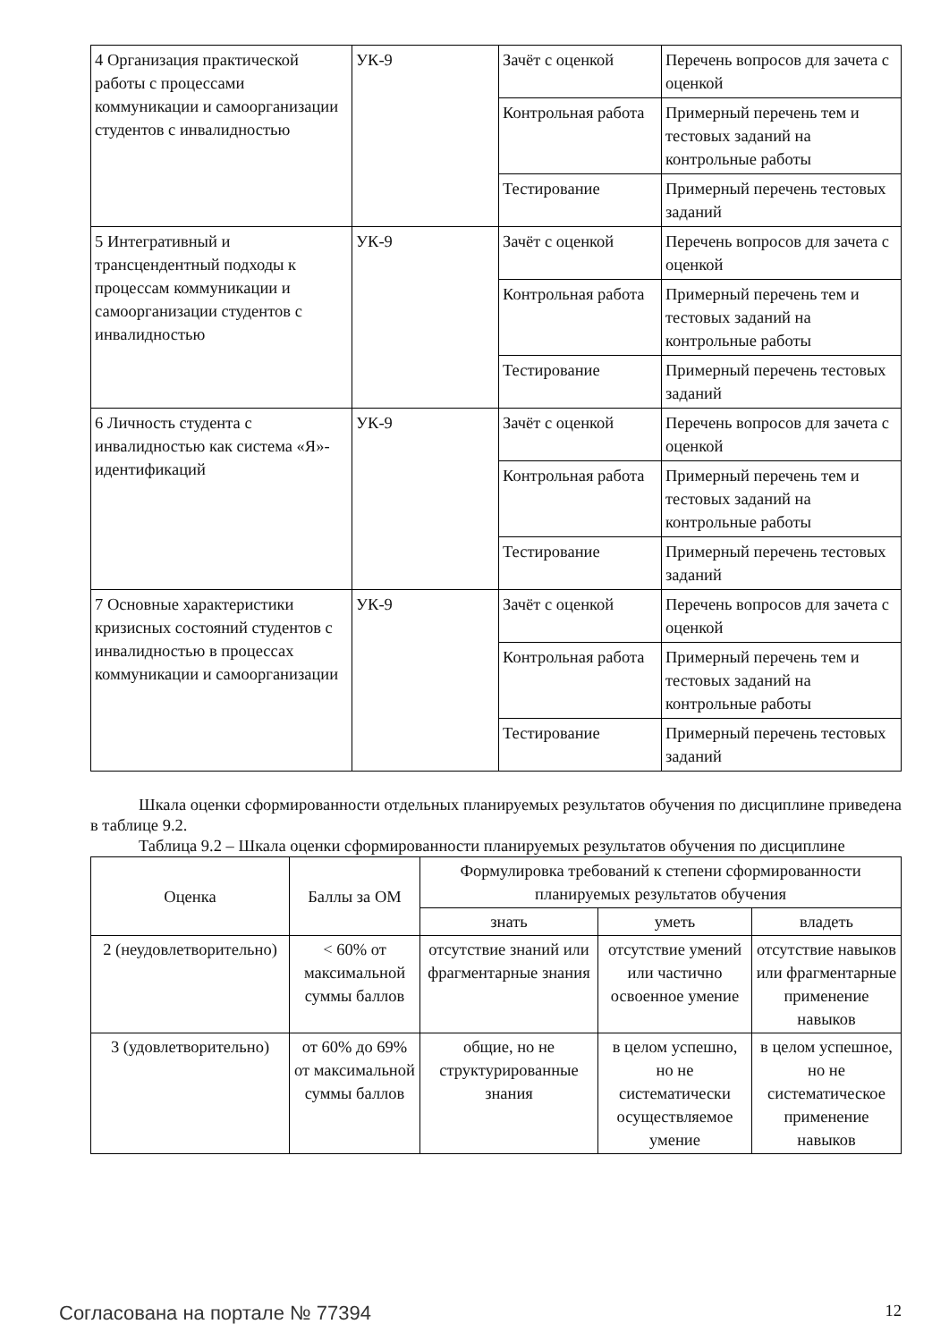| 4 Организация практической работы с процессами коммуникации и самоорганизации студентов с инвалидностью | УК-9 | Зачёт с оценкой | Перечень вопросов для зачета с оценкой |
| | | Контрольная работа | Примерный перечень тем и тестовых заданий на контрольные работы |
| | | Тестирование | Примерный перечень тестовых заданий |
| 5 Интегративный и трансцендентный подходы к процессам коммуникации и самоорганизации студентов с инвалидностью | УК-9 | Зачёт с оценкой | Перечень вопросов для зачета с оценкой |
| | | Контрольная работа | Примерный перечень тем и тестовых заданий на контрольные работы |
| | | Тестирование | Примерный перечень тестовых заданий |
| 6 Личность студента с инвалидностью как система «Я»-идентификаций | УК-9 | Зачёт с оценкой | Перечень вопросов для зачета с оценкой |
| | | Контрольная работа | Примерный перечень тем и тестовых заданий на контрольные работы |
| | | Тестирование | Примерный перечень тестовых заданий |
| 7 Основные характеристики кризисных состояний студентов с инвалидностью в процессах коммуникации и самоорганизации | УК-9 | Зачёт с оценкой | Перечень вопросов для зачета с оценкой |
| | | Контрольная работа | Примерный перечень тем и тестовых заданий на контрольные работы |
| | | Тестирование | Примерный перечень тестовых заданий |
Шкала оценки сформированности отдельных планируемых результатов обучения по дисциплине приведена в таблице 9.2.
Таблица 9.2 – Шкала оценки сформированности планируемых результатов обучения по дисциплине
| Оценка | Баллы за ОМ | Формулировка требований к степени сформированности планируемых результатов обучения | | |
| --- | --- | --- | --- | --- |
| | | знать | уметь | владеть |
| 2 (неудовлетворительно) | < 60% от максимальной суммы баллов | отсутствие знаний или фрагментарные знания | отсутствие умений или частично освоенное умение | отсутствие навыков или фрагментарные применение навыков |
| 3 (удовлетворительно) | от 60% до 69% от максимальной суммы баллов | общие, но не структурированные знания | в целом успешно, но не систематически осуществляемое умение | в целом успешное, но не систематическое применение навыков |
Согласована на портале № 77394 12